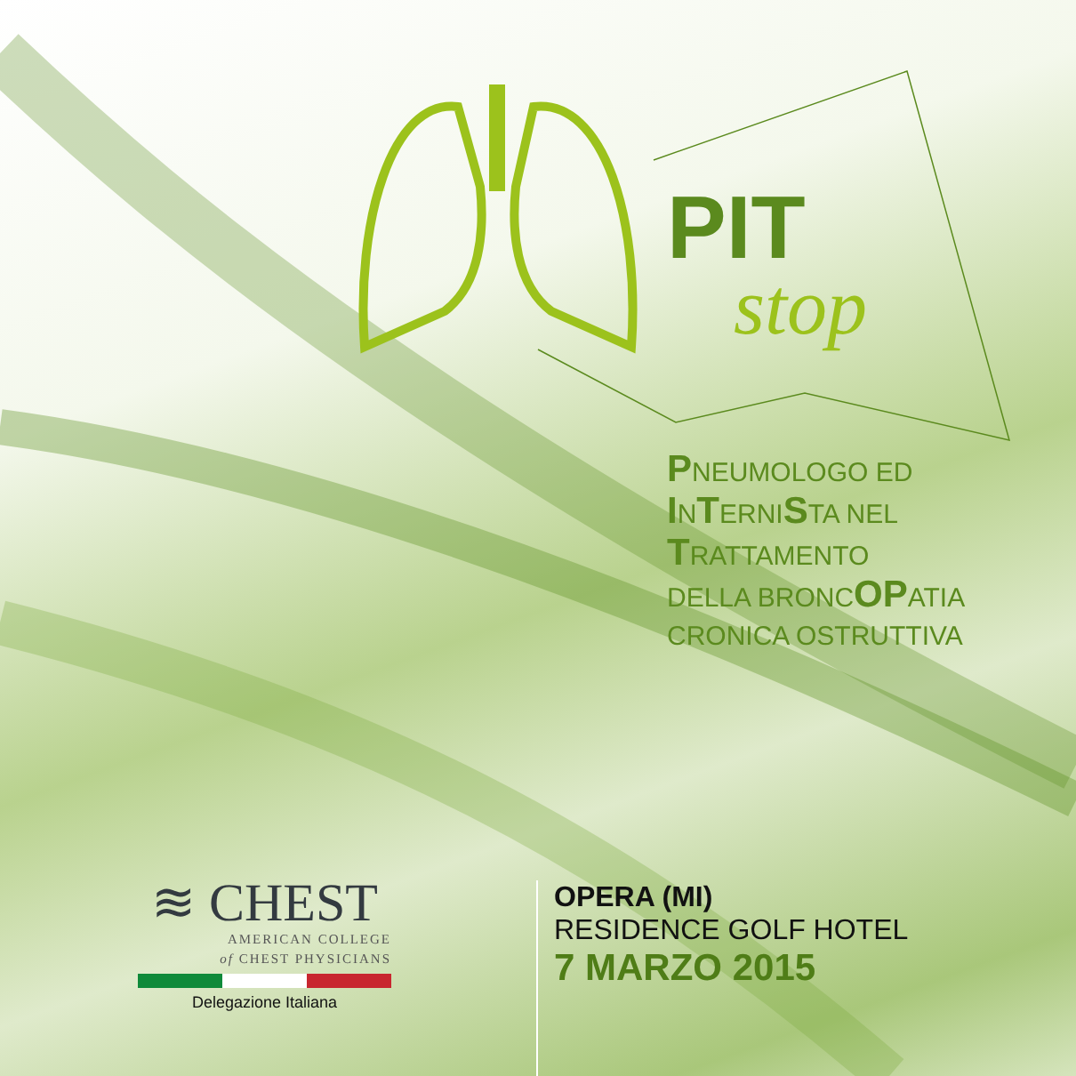PIT
stop
PNEUMOLOGO ED
INTERNISTA NEL
TRATTAMENTO
DELLA BRONCOPATIA
CRONICA OSTRUTTIVA
≋ CHEST
AMERICAN COLLEGE
of CHEST PHYSICIANS
Delegazione Italiana
OPERA (MI)
RESIDENCE GOLF HOTEL
7 MARZO 2015